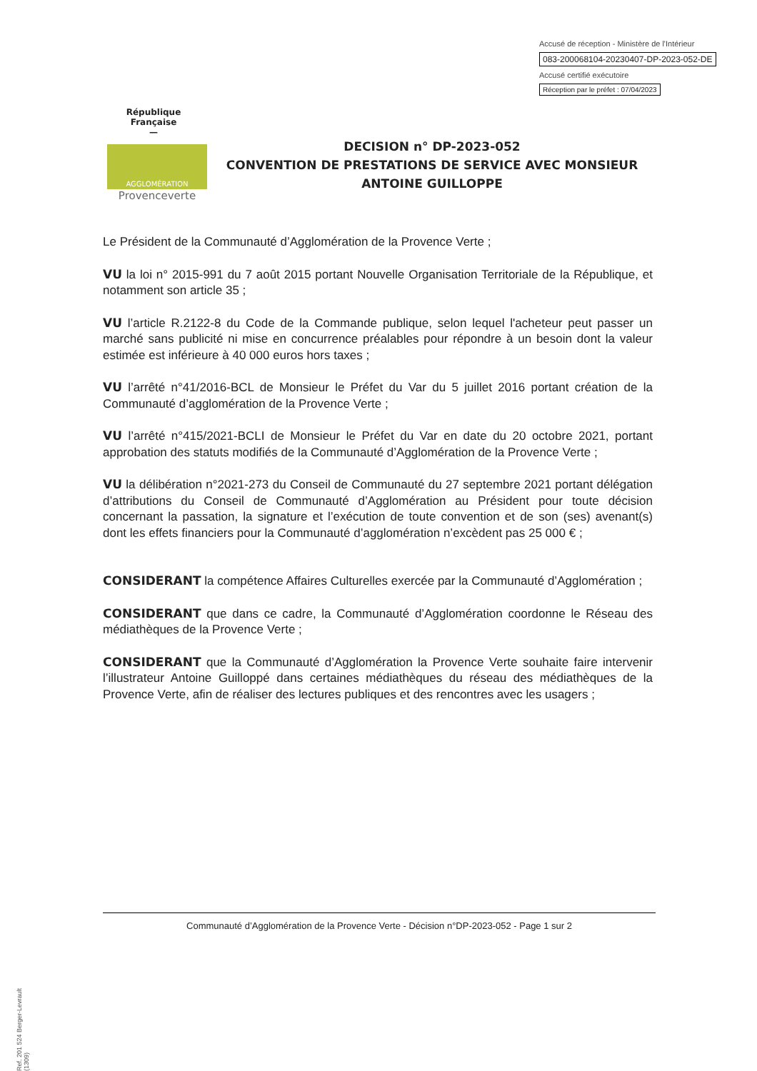Accusé de réception - Ministère de l'Intérieur
083-200068104-20230407-DP-2023-052-DE
Accusé certifié exécutoire
Réception par le préfet : 07/04/2023
République
Française
—
AGGLOMÉRATION
Provenceverte
DECISION n° DP-2023-052
CONVENTION DE PRESTATIONS DE SERVICE AVEC MONSIEUR
ANTOINE GUILLOPPE
Le Président de la Communauté d’Agglomération de la Provence Verte ;
VU la loi n° 2015-991 du 7 août 2015 portant Nouvelle Organisation Territoriale de la République, et notamment son article 35 ;
VU l’article R.2122-8 du Code de la Commande publique, selon lequel l'acheteur peut passer un marché sans publicité ni mise en concurrence préalables pour répondre à un besoin dont la valeur estimée est inférieure à 40 000 euros hors taxes ;
VU l’arrêté n°41/2016-BCL de Monsieur le Préfet du Var du 5 juillet 2016 portant création de la Communauté d’agglomération de la Provence Verte ;
VU l’arrêté n°415/2021-BCLI de Monsieur le Préfet du Var en date du 20 octobre 2021, portant approbation des statuts modifiés de la Communauté d’Agglomération de la Provence Verte ;
VU la délibération n°2021-273 du Conseil de Communauté du 27 septembre 2021 portant délégation d’attributions du Conseil de Communauté d’Agglomération au Président pour toute décision concernant la passation, la signature et l’exécution de toute convention et de son (ses) avenant(s) dont les effets financiers pour la Communauté d’agglomération n’excèdent pas 25 000 € ;
CONSIDERANT la compétence Affaires Culturelles exercée par la Communauté d’Agglomération ;
CONSIDERANT que dans ce cadre, la Communauté d’Agglomération coordonne le Réseau des médiathèques de la Provence Verte ;
CONSIDERANT que la Communauté d’Agglomération la Provence Verte souhaite faire intervenir l’illustrateur Antoine Guilloppé dans certaines médiathèques du réseau des médiathèques de la Provence Verte, afin de réaliser des lectures publiques et des rencontres avec les usagers ;
Communauté d’Agglomération de la Provence Verte - Décision n°DP-2023-052 - Page 1 sur 2
Ref. 201 524 Berger-Levrault (1309)